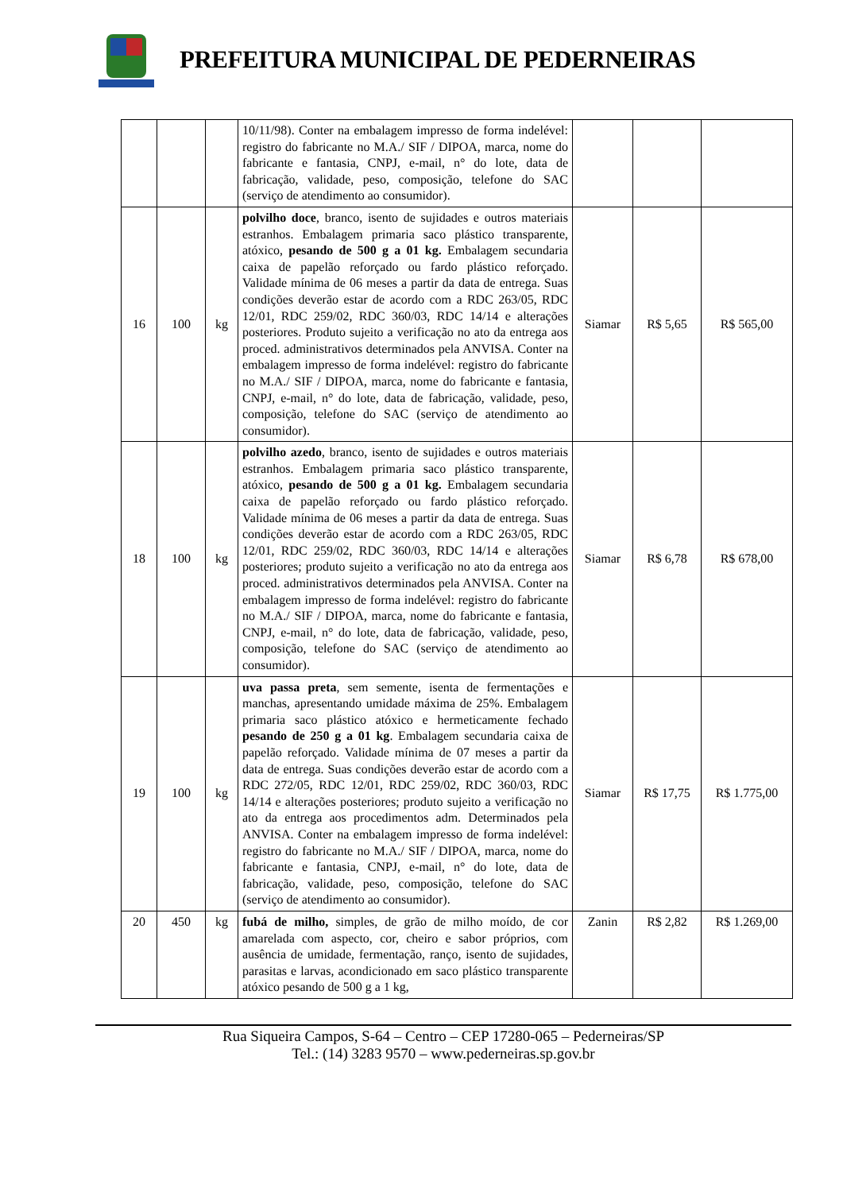PREFEITURA MUNICIPAL DE PEDERNEIRAS
| | | | 10/11/98). Conter na embalagem impresso de forma indelével: registro do fabricante no M.A./ SIF / DIPOA, marca, nome do fabricante e fantasia, CNPJ, e-mail, n° do lote, data de fabricação, validade, peso, composição, telefone do SAC (serviço de atendimento ao consumidor). | | | |
| 16 | 100 | kg | polvilho doce , branco, isento de sujidades e outros materiais estranhos. Embalagem primaria saco plástico transparente, atóxico, pesando de 500 g a 01 kg. Embalagem secundaria caixa de papelão reforçado ou fardo plástico reforçado. Validade mínima de 06 meses a partir da data de entrega. Suas condições deverão estar de acordo com a RDC 263/05, RDC 12/01, RDC 259/02, RDC 360/03, RDC 14/14 e alterações posteriores. Produto sujeito a verificação no ato da entrega aos proced. administrativos determinados pela ANVISA. Conter na embalagem impresso de forma indelével: registro do fabricante no M.A./ SIF / DIPOA, marca, nome do fabricante e fantasia, CNPJ, e-mail, n° do lote, data de fabricação, validade, peso, composição, telefone do SAC (serviço de atendimento ao consumidor). | Siamar | R$ 5,65 | R$ 565,00 |
| 18 | 100 | kg | polvilho azedo , branco, isento de sujidades e outros materiais estranhos. Embalagem primaria saco plástico transparente, atóxico, pesando de 500 g a 01 kg. Embalagem secundaria caixa de papelão reforçado ou fardo plástico reforçado. Validade mínima de 06 meses a partir da data de entrega. Suas condições deverão estar de acordo com a RDC 263/05, RDC 12/01, RDC 259/02, RDC 360/03, RDC 14/14 e alterações posteriores; produto sujeito a verificação no ato da entrega aos proced. administrativos determinados pela ANVISA. Conter na embalagem impresso de forma indelével: registro do fabricante no M.A./ SIF / DIPOA, marca, nome do fabricante e fantasia, CNPJ, e-mail, n° do lote, data de fabricação, validade, peso, composição, telefone do SAC (serviço de atendimento ao consumidor). | Siamar | R$ 6,78 | R$ 678,00 |
| 19 | 100 | kg | uva passa preta , sem semente, isenta de fermentações e manchas, apresentando umidade máxima de 25%. Embalagem primaria saco plástico atóxico e hermeticamente fechado pesando de 250 g a 01 kg . Embalagem secundaria caixa de papelão reforçado. Validade mínima de 07 meses a partir da data de entrega. Suas condições deverão estar de acordo com a RDC 272/05, RDC 12/01, RDC 259/02, RDC 360/03, RDC 14/14 e alterações posteriores; produto sujeito a verificação no ato da entrega aos procedimentos adm. Determinados pela ANVISA. Conter na embalagem impresso de forma indelével: registro do fabricante no M.A./ SIF / DIPOA, marca, nome do fabricante e fantasia, CNPJ, e-mail, n° do lote, data de fabricação, validade, peso, composição, telefone do SAC (serviço de atendimento ao consumidor). | Siamar | R$ 17,75 | R$ 1.775,00 |
| 20 | 450 | kg | fubá de milho, simples, de grão de milho moído, de cor amarelada com aspecto, cor, cheiro e sabor próprios, com ausência de umidade, fermentação, ranço, isento de sujidades, parasitas e larvas, acondicionado em saco plástico transparente atóxico pesando de 500 g a 1 kg, | Zanin | R$ 2,82 | R$ 1.269,00 |
Rua Siqueira Campos, S-64 – Centro – CEP 17280-065 – Pederneiras/SP
Tel.: (14) 3283 9570 – www.pederneiras.sp.gov.br